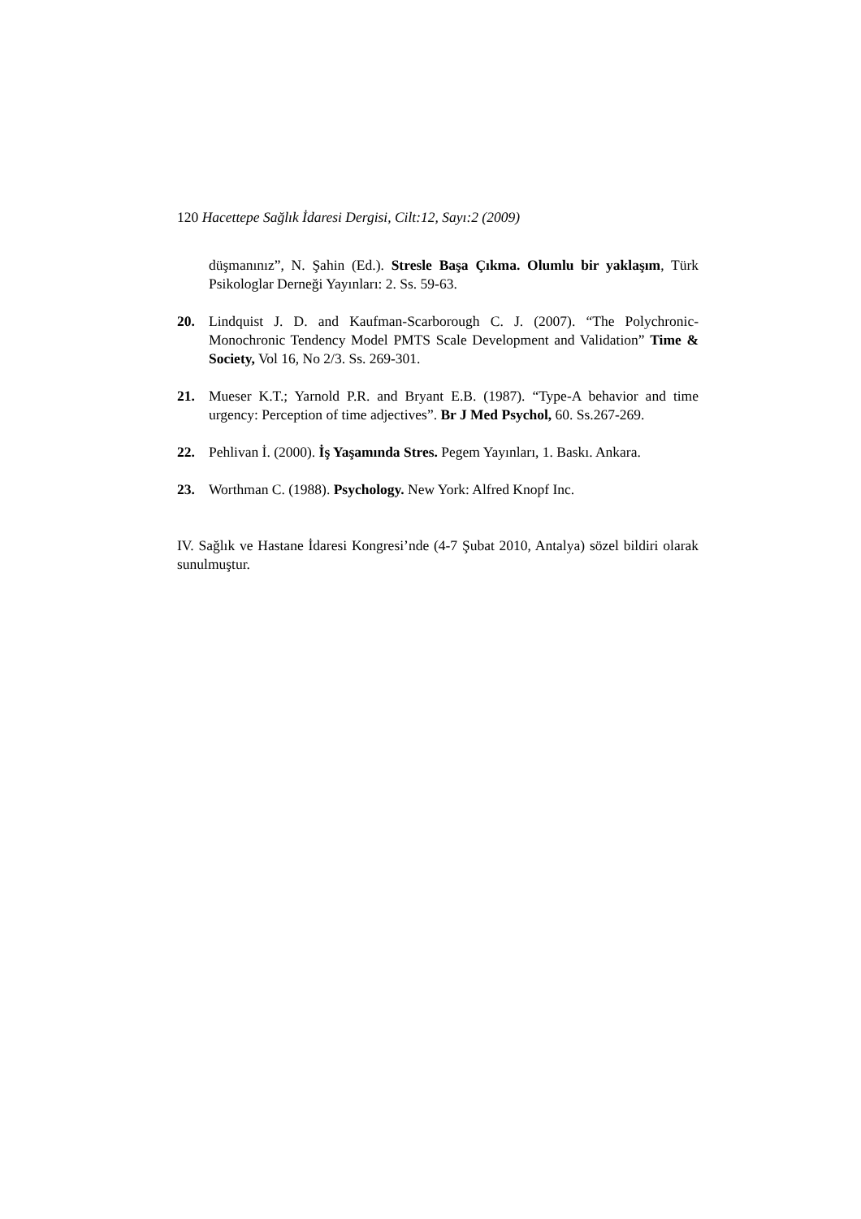120 Hacettepe Sağlık İdaresi Dergisi, Cilt:12, Sayı:2 (2009)
düşmanınız”, N. Şahin (Ed.). Stresle Başa Çıkma. Olumlu bir yaklaşım, Türk Psikologlar Derneği Yayınları: 2. Ss. 59-63.
20. Lindquist J. D. and Kaufman-Scarborough C. J. (2007). “The Polychronic-Monochronic Tendency Model PMTS Scale Development and Validation” Time & Society, Vol 16, No 2/3. Ss. 269-301.
21. Mueser K.T.; Yarnold P.R. and Bryant E.B. (1987). “Type-A behavior and time urgency: Perception of time adjectives”. Br J Med Psychol, 60. Ss.267-269.
22. Pehlivan İ. (2000). İş Yaşamında Stres. Pegem Yayınları, 1. Baskı. Ankara.
23. Worthman C. (1988). Psychology. New York: Alfred Knopf Inc.
IV. Sağlık ve Hastane İdaresi Kongresi’nde (4-7 Şubat 2010, Antalya) sözel bildiri olarak sunulmuştur.